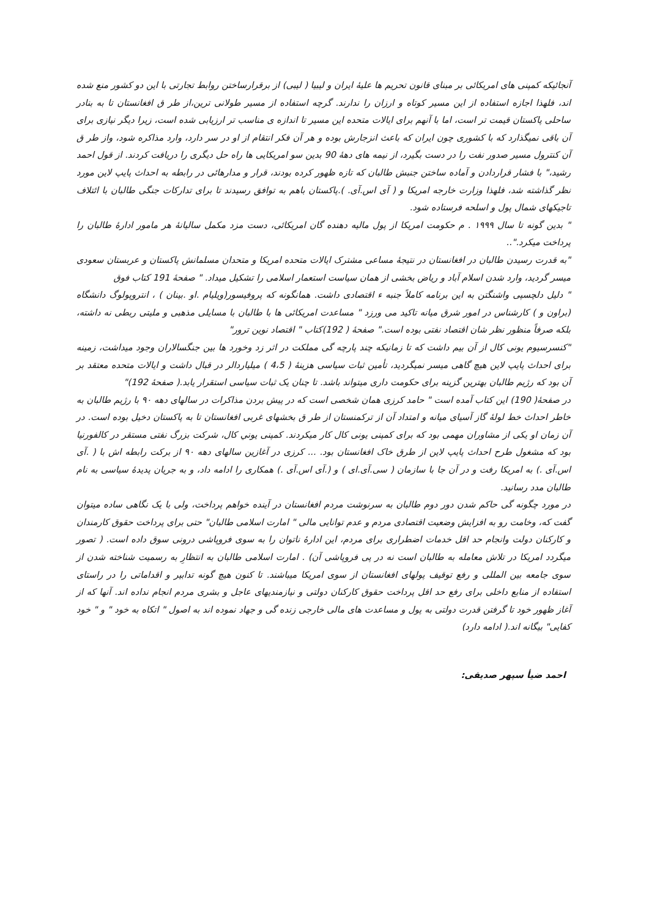آنجائیکه کمپنی های امریکائی بر مبنای قانون تحریم ها علیهٔ ایران و لیبیا ( لیبی) از برقرارساختن روابط تجارتی با این دو کشور منع شده اند، فلهذا اجازه استفاده از این مسیر کوتاه و ارزان را ندارند. گرچه استفاده از مسیر طولانی ترین،از طر ق افغانستان تا به بنادر ساحلی پاکستان قیمت تر است، اما با آنهم برای ایالات متحده این مسیر تا اندازه ی مناسب تر ارزیابی شده است، زیرا دیگر نیازی برای آن باقی نمیگذارد که با کشوری چون ایران که باعث انزجارش بوده و هر آن فکر انتقام از او در سر دارد، وارد مذاکره شود، واز طر ق آن کنترول مسیر صدور نفت را در دست بگیرد، از نیمه های دههٔ 90 بدین سو امریکایی ها راه حل دیگری را دریافت کردند. از قول احمد رشید،" با فشار قراردادن و آماده ساختن جنبش طالبان که تازه ظهور کرده بودند، قرار و مدارهائی در رابطه به احداث پایپ لاین مورد نظر گذاشته شد، فلهذا وزارت خارجه امریکا و ( آی اس.آی. ).پاکستان باهم به توافق رسیدند تا برای تدارکات جنگی طالبان با ائتلاف تاجیکهای شمال پول و اسلحه فرستاده شود.
" بدین گونه تا سال ۱۹۹۹ . م حکومت امریکا از پول مالیه دهنده گان امریکائی، دست مزد مکمل سالیانهٔ هر مامور ادارهٔ طالبان را پرداخت میکرد."..
"به قدرت رسیدن طالبان در افغانستان در نتیجهٔ مساعی مشترک ایالات متحده امریکا و متحدان مسلمانش پاکستان و عربستان سعودی میسر گردید، وارد شدن اسلام آباد و ریاض بخشی از همان سیاست استعمار اسلامی را تشکیل میداد. " صفحهٔ 191 کتاب فوق
" دلیل دلچسپی واشنگتن به این برنامه کاملاً جنبه ء اقتصادی داشت. همانگونه که پروفیسور(ویلیام .او .بینان ) ، انتروپولوگ دانشگاه (براون و ) کارشناس در امور شرق میانه تاکید می ورزد " مساعدت امریکائی ها با طالبان با مسایلی مذهبی و ملیتی ربطی نه داشته، بلکه صرفاً منظور نظر شان اقتصاد نفتی بوده است." صفحهٔ ( 192)کتاب " اقتصاد نوین ترور"
"کنسرسیوم یونی کال از آن بیم داشت که تا زمانیکه چند پارچه گی مملکت در اثر زد وخورد ها بین جنگسالاران وجود میداشت، زمینه برای احداث پایپ لاین هیچ گاهی میسر نمیگردید، تأمین ثبات سیاسی هزینهٔ ( 4،5 ) میلیاردالر در قبال داشت و ایالات متحده معتقد بر آن بود که رژیم طالبان بهترین گزینه برای حکومت داری میتواند باشد. تا چنان یک ثبات سیاسی استقرار یابد.( صفحهٔ 192)"
در صفحهٔ( 190) این کتاب آمده است " حامد کرزی همان شخصی است که در پیش بردن مذاکرات در سالهای دهه ۹۰ با رژیم طالبان به خاطر احداث خط لولهٔ گاز آسیای میانه و امتداد آن از ترکمنستان از طر ق بخشهای غربی افغانستان تا به پاکستان دخیل بوده است. در آن زمان او یکی از مشاوران مهمی بود که برای کمپنی یونی کال کار میکردند. کمپنی یوني کال، شرکت بزرگ نفتی مستقر در کالفورنیا بود که مشغول طرح احداث پایپ لاین از طرق خاک افغانستان بود. ... کرزی در آغازین سالهای دهه ۹۰ از برکت رابطه اش با ( .آی اس.آی .) به امریکا رفت و در آن جا با سازمان ( سی.آی.ای ) و (.آی اس.آی .) همکاری را ادامه داد، و به جریان پدیدهٔ سیاسی به نام طالبان مدد رسانید.
در مورد چگونه گی حاکم شدن دور دوم طالبان به سرنوشت مردم افغانستان در آینده خواهم پرداخت، ولی با یک نگاهی ساده میتوان گفت که، وخامت رو به افزایش وضعیت اقتصادی مردم و عدم توانایی مالی " امارت اسلامی طالبان" حتی برای پرداخت حقوق کارمندان و کارکنان دولت وانجام حد اقل خدمات اضطراری برای مردم، این ادارهٔ ناتوان را به سوی فروپاشی درونی سوق داده است. ( تصور میگردد امریکا در تلاش معامله به طالبان است نه در پی فروپاشی آن) . امارت اسلامی طالبان به انتظارِ به رسمیت شناخته شدن از سوی جامعه بین المللی و رفع توقیف پولهای افغانستان از سوی امریکا میباشند. تا کنون هیچ گونه تدابیر و اقداماتی را در راستای استفاده از منابع داخلی برای رفع حد اقل پرداخت حقوق کارکنان دولتی و نیازمندیهای عاجل و بشری مردم انجام نداده اند. آنها که از آغاز ظهور خود تا گرفتن قدرت دولتی به پول و مساعدت های مالی خارجی زنده گی و جهاد نموده اند به اصول " اتکاه به خود " و " خود کفایی" بیگانه اند.( ادامه دارد)
احمد ضیأ سپهر صدیقی: